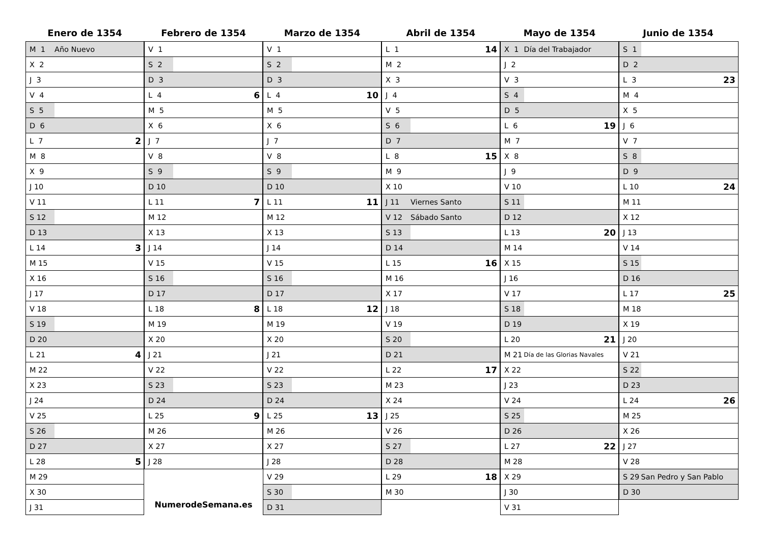Enero de 1354
| M 1 | Año Nuevo | |
| X 2 | | |
| J 3 | | |
| V 4 | | |
| S 5 | | |
| D 6 | | |
| L 7 | | 2 |
| M 8 | | |
| X 9 | | |
| J 10 | | |
| V 11 | | |
| S 12 | | |
| D 13 | | |
| L 14 | | 3 |
| M 15 | | |
| X 16 | | |
| J 17 | | |
| V 18 | | |
| S 19 | | |
| D 20 | | |
| L 21 | | 4 |
| M 22 | | |
| X 23 | | |
| J 24 | | |
| V 25 | | |
| S 26 | | |
| D 27 | | |
| L 28 | | 5 |
| M 29 | | |
| X 30 | | |
| J 31 | | |
Febrero de 1354
| V 1 | | |
| S 2 | | |
| D 3 | | |
| L 4 | | 6 |
| M 5 | | |
| X 6 | | |
| J 7 | | |
| V 8 | | |
| S 9 | | |
| D 10 | | |
| L 11 | | 7 |
| M 12 | | |
| X 13 | | |
| J 14 | | |
| V 15 | | |
| S 16 | | |
| D 17 | | |
| L 18 | | 8 |
| M 19 | | |
| X 20 | | |
| J 21 | | |
| V 22 | | |
| S 23 | | |
| D 24 | | |
| L 25 | | 9 |
| M 26 | | |
| X 27 | | |
| J 28 | | |
NumerodeSemana.es
Marzo de 1354
| V 1 | | |
| S 2 | | |
| D 3 | | |
| L 4 | | 10 |
| M 5 | | |
| X 6 | | |
| J 7 | | |
| V 8 | | |
| S 9 | | |
| D 10 | | |
| L 11 | | 11 |
| M 12 | | |
| X 13 | | |
| J 14 | | |
| V 15 | | |
| S 16 | | |
| D 17 | | |
| L 18 | | 12 |
| M 19 | | |
| X 20 | | |
| J 21 | | |
| V 22 | | |
| S 23 | | |
| D 24 | | |
| L 25 | | 13 |
| M 26 | | |
| X 27 | | |
| J 28 | | |
| V 29 | | |
| S 30 | | |
| D 31 | | |
Abril de 1354
| L 1 | | 14 |
| M 2 | | |
| X 3 | | |
| J 4 | | |
| V 5 | | |
| S 6 | | |
| D 7 | | |
| L 8 | | 15 |
| M 9 | | |
| X 10 | | |
| J 11 | Viernes Santo | |
| V 12 | Sábado Santo | |
| S 13 | | |
| D 14 | | |
| L 15 | | 16 |
| M 16 | | |
| X 17 | | |
| J 18 | | |
| V 19 | | |
| S 20 | | |
| D 21 | | |
| L 22 | | 17 |
| M 23 | | |
| X 24 | | |
| J 25 | | |
| V 26 | | |
| S 27 | | |
| D 28 | | |
| L 29 | | 18 |
| M 30 | | |
Mayo de 1354
| X 1 | Día del Trabajador | |
| J 2 | | |
| V 3 | | |
| S 4 | | |
| D 5 | | |
| L 6 | | 19 |
| M 7 | | |
| X 8 | | |
| J 9 | | |
| V 10 | | |
| S 11 | | |
| D 12 | | |
| L 13 | | 20 |
| M 14 | | |
| X 15 | | |
| J 16 | | |
| V 17 | | |
| S 18 | | |
| D 19 | | |
| L 20 | | 21 |
| M 21 | Día de las Glorias Navales | |
| X 22 | | |
| J 23 | | |
| V 24 | | |
| S 25 | | |
| D 26 | | |
| L 27 | | 22 |
| M 28 | | |
| X 29 | | |
| J 30 | | |
| V 31 | | |
Junio de 1354
| S 1 | | |
| D 2 | | |
| L 3 | | 23 |
| M 4 | | |
| X 5 | | |
| J 6 | | |
| V 7 | | |
| S 8 | | |
| D 9 | | |
| L 10 | | 24 |
| M 11 | | |
| X 12 | | |
| J 13 | | |
| V 14 | | |
| S 15 | | |
| D 16 | | |
| L 17 | | 25 |
| M 18 | | |
| X 19 | | |
| J 20 | | |
| V 21 | | |
| S 22 | | |
| D 23 | | |
| L 24 | | 26 |
| M 25 | | |
| X 26 | | |
| J 27 | | |
| V 28 | | |
| S 29 | San Pedro y San Pablo | |
| D 30 | | |